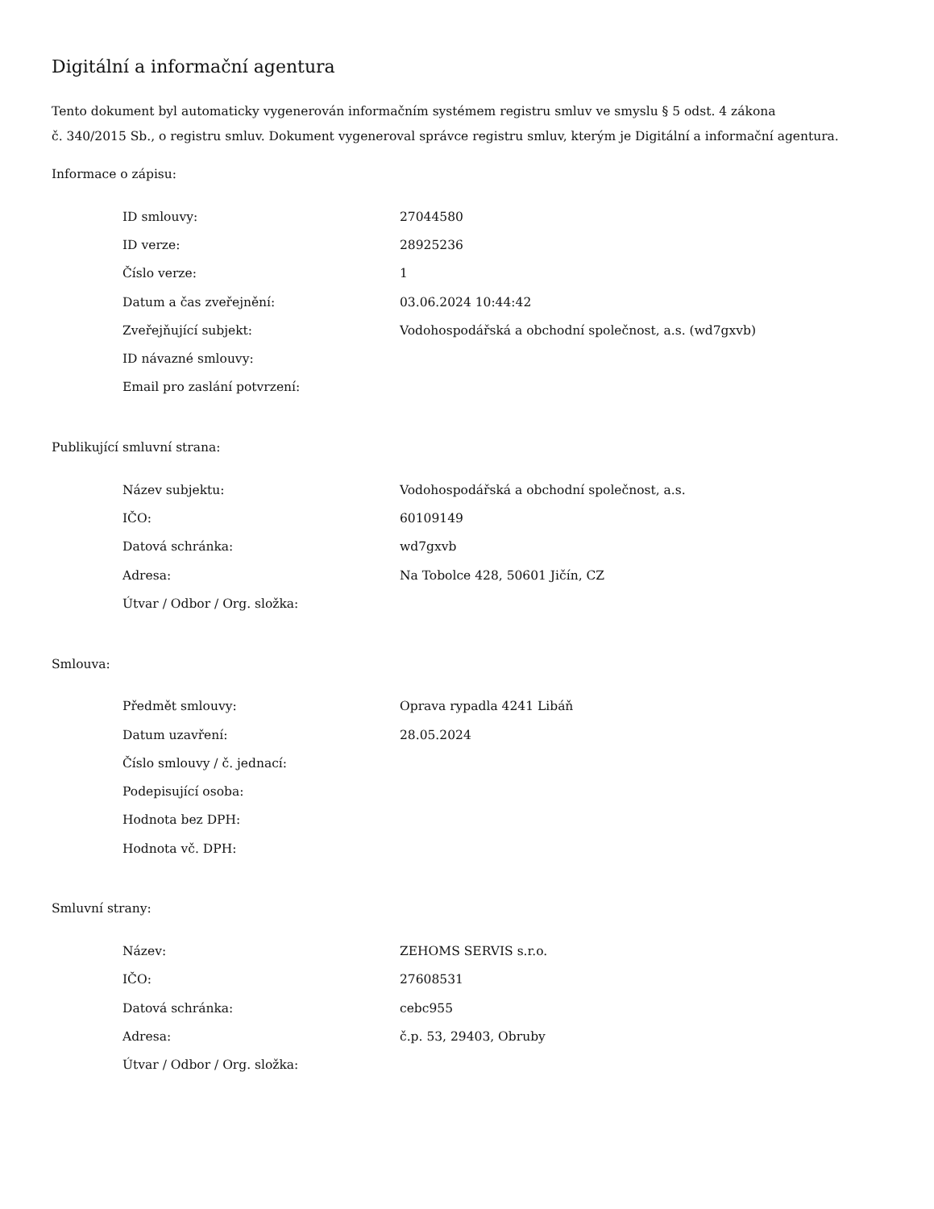Digitální a informační agentura
Tento dokument byl automaticky vygenerován informačním systémem registru smluv ve smyslu § 5 odst. 4 zákona
č. 340/2015 Sb., o registru smluv. Dokument vygeneroval správce registru smluv, kterým je Digitální a informační agentura.
Informace o zápisu:
| ID smlouvy: | 27044580 |
| ID verze: | 28925236 |
| Číslo verze: | 1 |
| Datum a čas zveřejnění: | 03.06.2024 10:44:42 |
| Zveřejňující subjekt: | Vodohospodářská a obchodní společnost, a.s. (wd7gxvb) |
| ID návazné smlouvy: | |
| Email pro zaslání potvrzení: | |
Publikující smluvní strana:
| Název subjektu: | Vodohospodářská a obchodní společnost, a.s. |
| IČO: | 60109149 |
| Datová schránka: | wd7gxvb |
| Adresa: | Na Tobolce 428, 50601 Jičín, CZ |
| Útvar / Odbor / Org. složka: | |
Smlouva:
| Předmět smlouvy: | Oprava rypadla 4241 Libáň |
| Datum uzavření: | 28.05.2024 |
| Číslo smlouvy / č. jednací: | |
| Podepisující osoba: | |
| Hodnota bez DPH: | |
| Hodnota vč. DPH: | |
Smluvní strany:
| Název: | ZEHOMS SERVIS s.r.o. |
| IČO: | 27608531 |
| Datová schránka: | cebc955 |
| Adresa: | č.p. 53, 29403, Obruby |
| Útvar / Odbor / Org. složka: | |